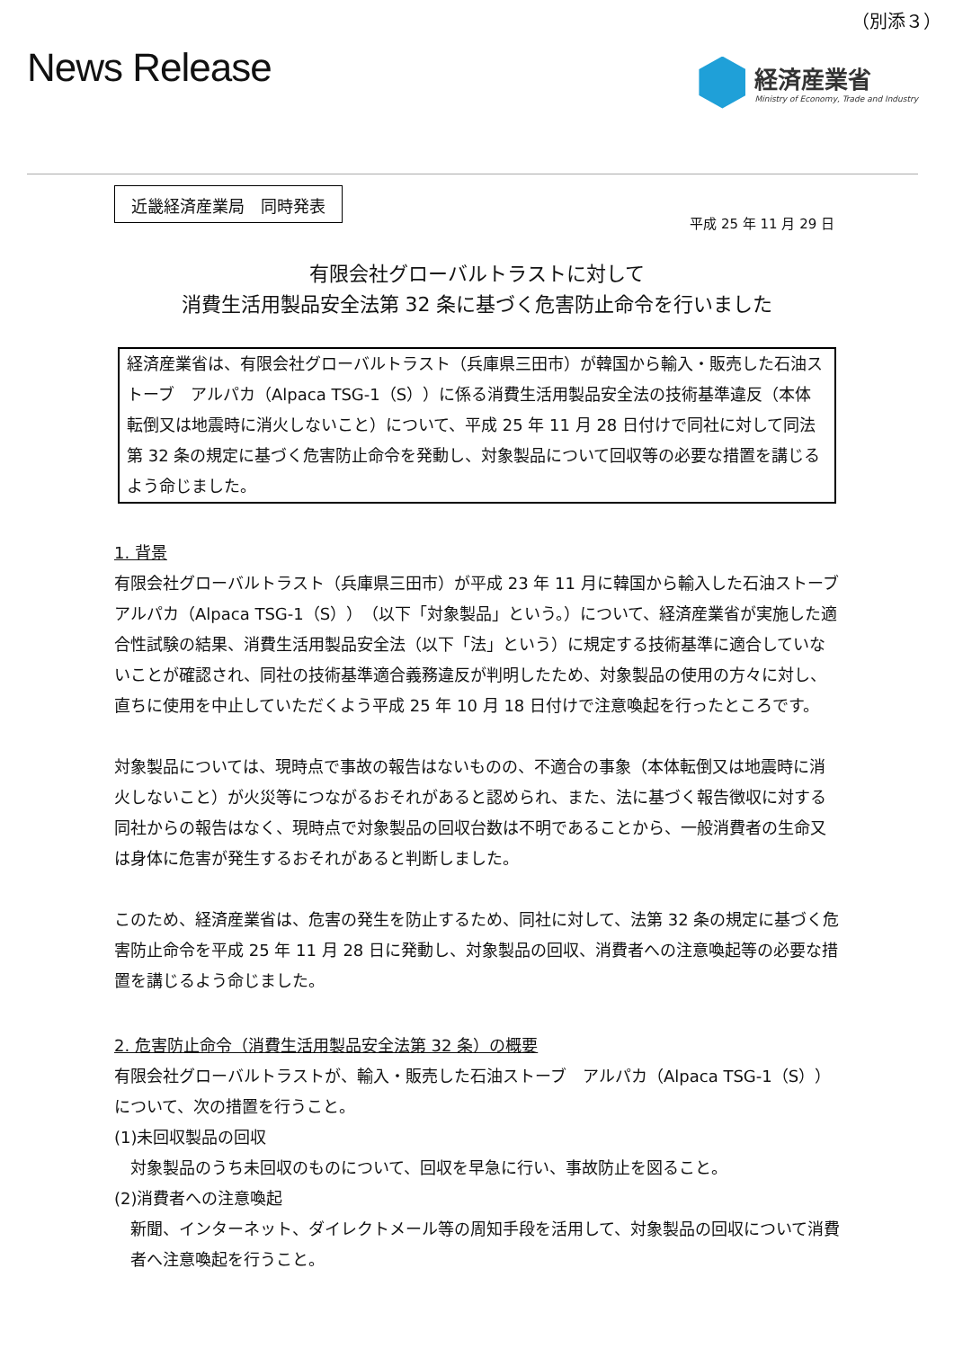（別添３）
News Release
経済産業省
Ministry of Economy, Trade and Industry
近畿経済産業局　同時発表
平成 25 年 11 月 29 日
有限会社グローバルトラストに対して
消費生活用製品安全法第 32 条に基づく危害防止命令を行いました
経済産業省は、有限会社グローバルトラスト（兵庫県三田市）が韓国から輸入・販売した石油ストーブ　アルパカ（Alpaca TSG-1（S））に係る消費生活用製品安全法の技術基準違反（本体転倒又は地震時に消火しないこと）について、平成 25 年 11 月 28 日付けで同社に対して同法第 32 条の規定に基づく危害防止命令を発動し、対象製品について回収等の必要な措置を講じるよう命じました。
1. 背景
有限会社グローバルトラスト（兵庫県三田市）が平成 23 年 11 月に韓国から輸入した石油ストーブ　アルパカ（Alpaca TSG-1（S））（以下「対象製品」という。）について、経済産業省が実施した適合性試験の結果、消費生活用製品安全法（以下「法」という）に規定する技術基準に適合していないことが確認され、同社の技術基準適合義務違反が判明したため、対象製品の使用の方々に対し、直ちに使用を中止していただくよう平成 25 年 10 月 18 日付けで注意喚起を行ったところです。
対象製品については、現時点で事故の報告はないものの、不適合の事象（本体転倒又は地震時に消火しないこと）が火災等につながるおそれがあると認められ、また、法に基づく報告徴収に対する同社からの報告はなく、現時点で対象製品の回収台数は不明であることから、一般消費者の生命又は身体に危害が発生するおそれがあると判断しました。
このため、経済産業省は、危害の発生を防止するため、同社に対して、法第 32 条の規定に基づく危害防止命令を平成 25 年 11 月 28 日に発動し、対象製品の回収、消費者への注意喚起等の必要な措置を講じるよう命じました。
2. 危害防止命令（消費生活用製品安全法第 32 条）の概要
有限会社グローバルトラストが、輸入・販売した石油ストーブ　アルパカ（Alpaca TSG-1（S））について、次の措置を行うこと。
(1)未回収製品の回収
対象製品のうち未回収のものについて、回収を早急に行い、事故防止を図ること。
(2)消費者への注意喚起
新聞、インターネット、ダイレクトメール等の周知手段を活用して、対象製品の回収について消費者へ注意喚起を行うこと。